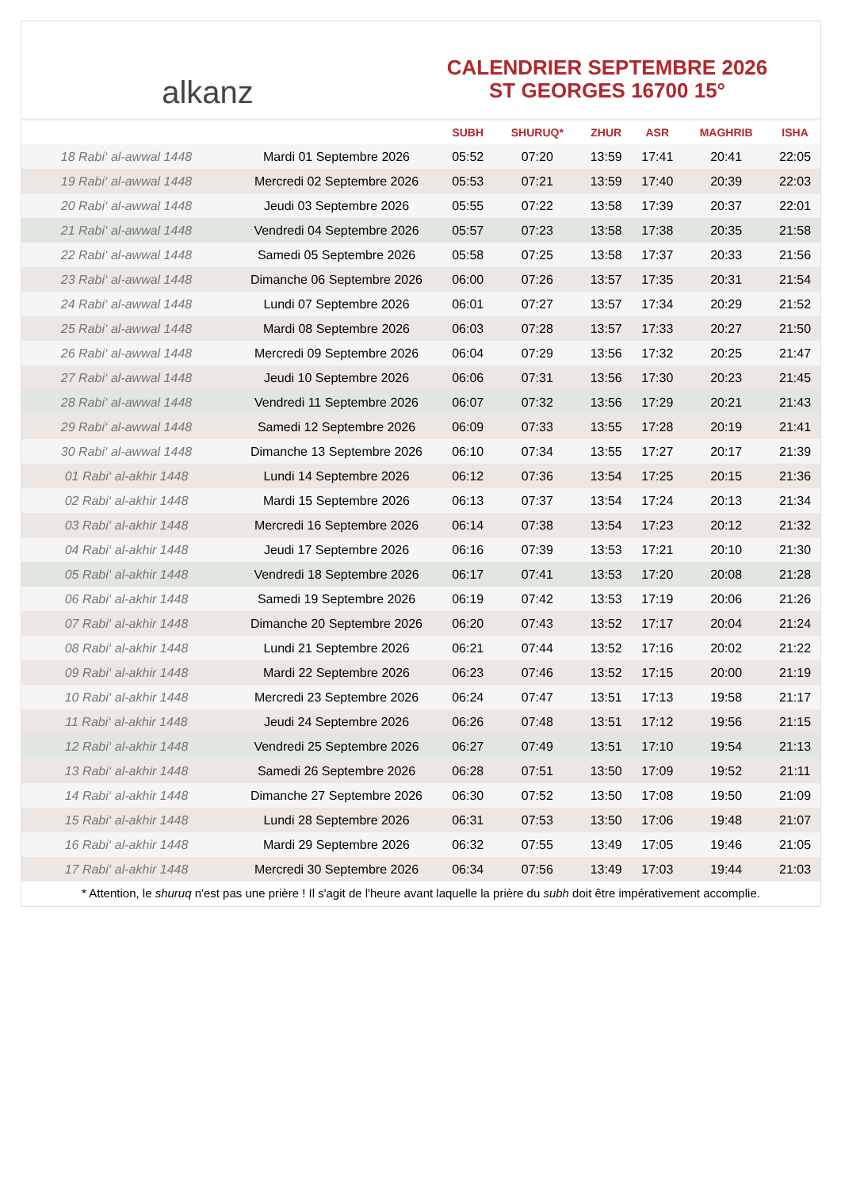alkanz
CALENDRIER SEPTEMBRE 2026
ST GEORGES 16700 15°
| | | SUBH | SHURUQ* | ZHUR | ASR | MAGHRIB | ISHA |
| --- | --- | --- | --- | --- | --- | --- | --- |
| 18 Rabi‘ al-awwal 1448 | Mardi 01 Septembre 2026 | 05:52 | 07:20 | 13:59 | 17:41 | 20:41 | 22:05 |
| 19 Rabi‘ al-awwal 1448 | Mercredi 02 Septembre 2026 | 05:53 | 07:21 | 13:59 | 17:40 | 20:39 | 22:03 |
| 20 Rabi‘ al-awwal 1448 | Jeudi 03 Septembre 2026 | 05:55 | 07:22 | 13:58 | 17:39 | 20:37 | 22:01 |
| 21 Rabi‘ al-awwal 1448 | Vendredi 04 Septembre 2026 | 05:57 | 07:23 | 13:58 | 17:38 | 20:35 | 21:58 |
| 22 Rabi‘ al-awwal 1448 | Samedi 05 Septembre 2026 | 05:58 | 07:25 | 13:58 | 17:37 | 20:33 | 21:56 |
| 23 Rabi‘ al-awwal 1448 | Dimanche 06 Septembre 2026 | 06:00 | 07:26 | 13:57 | 17:35 | 20:31 | 21:54 |
| 24 Rabi‘ al-awwal 1448 | Lundi 07 Septembre 2026 | 06:01 | 07:27 | 13:57 | 17:34 | 20:29 | 21:52 |
| 25 Rabi‘ al-awwal 1448 | Mardi 08 Septembre 2026 | 06:03 | 07:28 | 13:57 | 17:33 | 20:27 | 21:50 |
| 26 Rabi‘ al-awwal 1448 | Mercredi 09 Septembre 2026 | 06:04 | 07:29 | 13:56 | 17:32 | 20:25 | 21:47 |
| 27 Rabi‘ al-awwal 1448 | Jeudi 10 Septembre 2026 | 06:06 | 07:31 | 13:56 | 17:30 | 20:23 | 21:45 |
| 28 Rabi‘ al-awwal 1448 | Vendredi 11 Septembre 2026 | 06:07 | 07:32 | 13:56 | 17:29 | 20:21 | 21:43 |
| 29 Rabi‘ al-awwal 1448 | Samedi 12 Septembre 2026 | 06:09 | 07:33 | 13:55 | 17:28 | 20:19 | 21:41 |
| 30 Rabi‘ al-awwal 1448 | Dimanche 13 Septembre 2026 | 06:10 | 07:34 | 13:55 | 17:27 | 20:17 | 21:39 |
| 01 Rabi‘ al-akhir 1448 | Lundi 14 Septembre 2026 | 06:12 | 07:36 | 13:54 | 17:25 | 20:15 | 21:36 |
| 02 Rabi‘ al-akhir 1448 | Mardi 15 Septembre 2026 | 06:13 | 07:37 | 13:54 | 17:24 | 20:13 | 21:34 |
| 03 Rabi‘ al-akhir 1448 | Mercredi 16 Septembre 2026 | 06:14 | 07:38 | 13:54 | 17:23 | 20:12 | 21:32 |
| 04 Rabi‘ al-akhir 1448 | Jeudi 17 Septembre 2026 | 06:16 | 07:39 | 13:53 | 17:21 | 20:10 | 21:30 |
| 05 Rabi‘ al-akhir 1448 | Vendredi 18 Septembre 2026 | 06:17 | 07:41 | 13:53 | 17:20 | 20:08 | 21:28 |
| 06 Rabi‘ al-akhir 1448 | Samedi 19 Septembre 2026 | 06:19 | 07:42 | 13:53 | 17:19 | 20:06 | 21:26 |
| 07 Rabi‘ al-akhir 1448 | Dimanche 20 Septembre 2026 | 06:20 | 07:43 | 13:52 | 17:17 | 20:04 | 21:24 |
| 08 Rabi‘ al-akhir 1448 | Lundi 21 Septembre 2026 | 06:21 | 07:44 | 13:52 | 17:16 | 20:02 | 21:22 |
| 09 Rabi‘ al-akhir 1448 | Mardi 22 Septembre 2026 | 06:23 | 07:46 | 13:52 | 17:15 | 20:00 | 21:19 |
| 10 Rabi‘ al-akhir 1448 | Mercredi 23 Septembre 2026 | 06:24 | 07:47 | 13:51 | 17:13 | 19:58 | 21:17 |
| 11 Rabi‘ al-akhir 1448 | Jeudi 24 Septembre 2026 | 06:26 | 07:48 | 13:51 | 17:12 | 19:56 | 21:15 |
| 12 Rabi‘ al-akhir 1448 | Vendredi 25 Septembre 2026 | 06:27 | 07:49 | 13:51 | 17:10 | 19:54 | 21:13 |
| 13 Rabi‘ al-akhir 1448 | Samedi 26 Septembre 2026 | 06:28 | 07:51 | 13:50 | 17:09 | 19:52 | 21:11 |
| 14 Rabi‘ al-akhir 1448 | Dimanche 27 Septembre 2026 | 06:30 | 07:52 | 13:50 | 17:08 | 19:50 | 21:09 |
| 15 Rabi‘ al-akhir 1448 | Lundi 28 Septembre 2026 | 06:31 | 07:53 | 13:50 | 17:06 | 19:48 | 21:07 |
| 16 Rabi‘ al-akhir 1448 | Mardi 29 Septembre 2026 | 06:32 | 07:55 | 13:49 | 17:05 | 19:46 | 21:05 |
| 17 Rabi‘ al-akhir 1448 | Mercredi 30 Septembre 2026 | 06:34 | 07:56 | 13:49 | 17:03 | 19:44 | 21:03 |
* Attention, le shuruq n'est pas une prière ! Il s'agit de l'heure avant laquelle la prière du subh doit être impérativement accomplie.